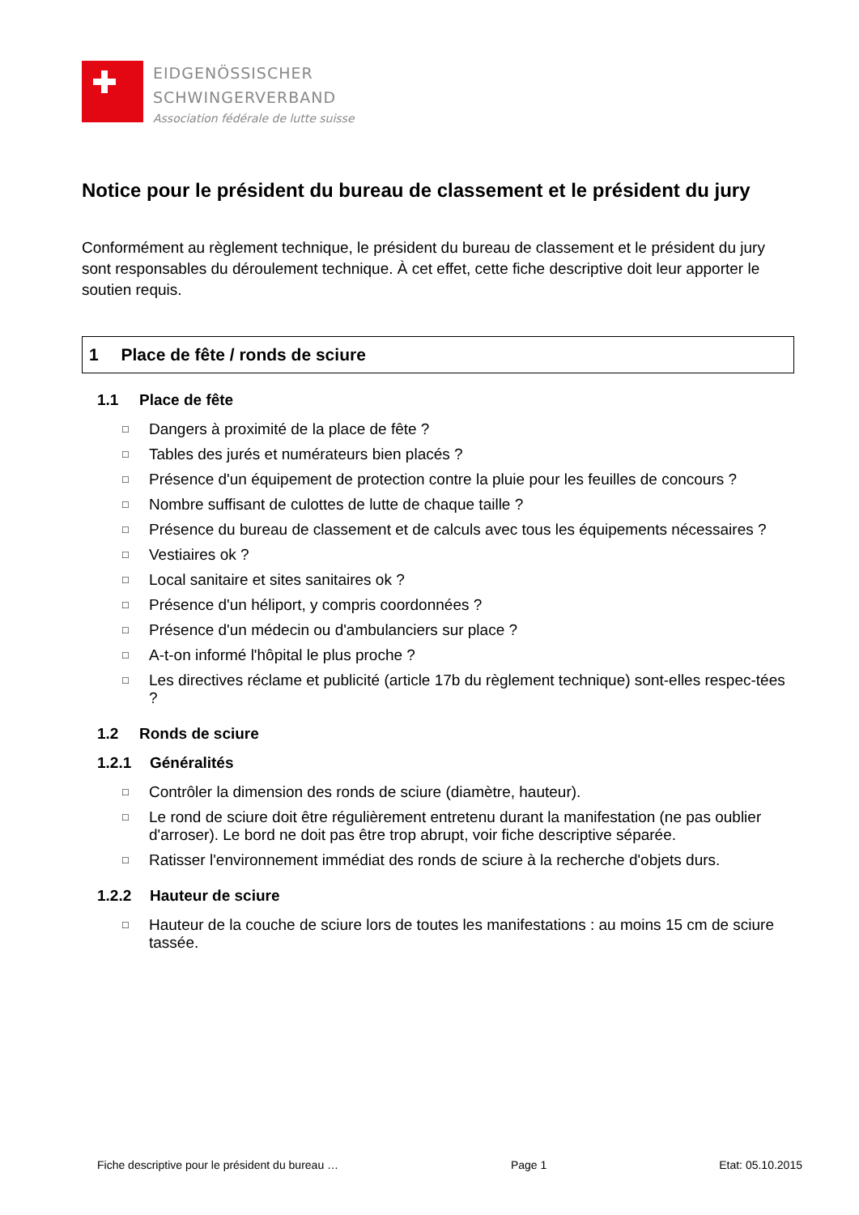EIDGENÖSSISCHER
SCHWINGERVERBAND
Association fédérale de lutte suisse
Notice pour le président du bureau de classement et le président du jury
Conformément au règlement technique, le président du bureau de classement et le président du jury sont responsables du déroulement technique. À cet effet, cette fiche descriptive doit leur apporter le soutien requis.
1 Place de fête / ronds de sciure
1.1 Place de fête
□ Dangers à proximité de la place de fête ?
□ Tables des jurés et numérateurs bien placés ?
□ Présence d'un équipement de protection contre la pluie pour les feuilles de concours ?
□ Nombre suffisant de culottes de lutte de chaque taille ?
□ Présence du bureau de classement et de calculs avec tous les équipements nécessaires ?
□ Vestiaires ok ?
□ Local sanitaire et sites sanitaires ok ?
□ Présence d'un héliport, y compris coordonnées ?
□ Présence d'un médecin ou d'ambulanciers sur place ?
□ A-t-on informé l'hôpital le plus proche ?
□ Les directives réclame et publicité (article 17b du règlement technique) sont-elles respec-tées ?
1.2 Ronds de sciure
1.2.1 Généralités
□ Contrôler la dimension des ronds de sciure (diamètre, hauteur).
□ Le rond de sciure doit être régulièrement entretenu durant la manifestation (ne pas oublier d'arroser). Le bord ne doit pas être trop abrupt, voir fiche descriptive séparée.
□ Ratisser l'environnement immédiat des ronds de sciure à la recherche d'objets durs.
1.2.2 Hauteur de sciure
□ Hauteur de la couche de sciure lors de toutes les manifestations : au moins 15 cm de sciure tassée.
Fiche descriptive pour le président du bureau … Page 1 Etat: 05.10.2015